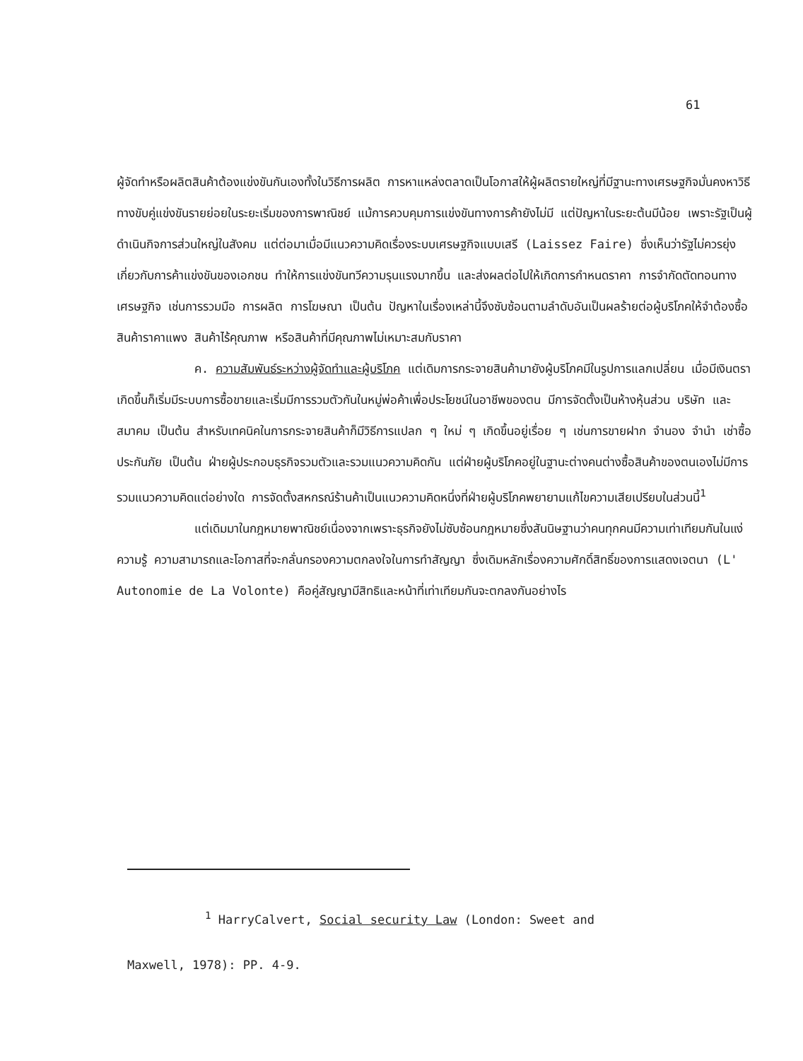61
ผู้จัดทำหรือผลิตสินค้าต้องแข่งขันกันเองทั้งในวิธีการผลิต การหาแหล่งตลาดเป็นโอกาสให้ผู้ผลิตรายใหญ่ที่มีฐานะทางเศรษฐกิจมั่นคงหาวิธีทางขับคู่แข่งขันรายย่อยในระยะเริ่มของการพาณิชย์ แม้การควบคุมการแข่งขันทางการค้ายังไม่มี แต่ปัญหาในระยะต้นมีน้อย เพราะรัฐเป็นผู้ดำเนินกิจการส่วนใหญ่ในสังคม แต่ต่อมาเมื่อมีแนวความคิดเรื่องระบบเศรษฐกิจแบบเสรี (Laissez Faire) ซึ่งเห็นว่ารัฐไม่ควรยุ่งเกี่ยวกับการค้าแข่งขันของเอกชน ทำให้การแข่งขันทวีความรุนแรงมากขึ้น และส่งผลต่อไปให้เกิดการกำหนดราคา การจำกัดตัดทอนทางเศรษฐกิจ เช่นการรวมมือ การผลิต การโฆษณา เป็นต้น ปัญหาในเรื่องเหล่านี้จึงซับซ้อนตามลำดับอันเป็นผลร้ายต่อผู้บริโภคให้จำต้องซื้อสินค้าราคาแพง สินค้าไร้คุณภาพ หรือสินค้าที่มีคุณภาพไม่เหมาะสมกับราคา
ค. ความสัมพันธ์ระหว่างผู้จัดทำและผู้บริโภค แต่เดิมการกระจายสินค้ามายังผู้บริโภคมีในรูปการแลกเปลี่ยน เมื่อมีเงินตราเกิดขึ้นก็เริ่มมีระบบการซื้อขายและเริ่มมีการรวมตัวกันในหมู่พ่อค้าเพื่อประโยชน์ในอาชีพของตน มีการจัดตั้งเป็นห้างหุ้นส่วน บริษัท และสมาคม เป็นต้น สำหรับเทคนิคในการกระจายสินค้าก็มีวิธีการแปลก ๆ ใหม่ ๆ เกิดขึ้นอยู่เรื่อย ๆ เช่นการขายฝาก จำนอง จำนำ เช่าซื้อ ประกันภัย เป็นต้น ฝ่ายผู้ประกอบธุรกิจรวมตัวและรวมแนวความคิดกัน แต่ฝ่ายผู้บริโภคอยู่ในฐานะต่างคนต่างซื้อสินค้าของตนเองไม่มีการรวมแนวความคิดแต่อย่างใด การจัดตั้งสหกรณ์ร้านค้าเป็นแนวความคิดหนึ่งที่ฝ่ายผู้บริโภคพยายามแก้ไขความเสียเปรียบในส่วนนี้<sup>1</sup>
แต่เดิมมาในกฎหมายพาณิชย์เนื่องจากเพราะธุรกิจยังไม่ซับซ้อนกฎหมายซึ่งสันนิษฐานว่าคนทุกคนมีความเท่าเทียมกันในแง่ความรู้ ความสามารถและโอกาสที่จะกลั่นกรองความตกลงใจในการทำสัญญา ซึ่งเดิมหลักเรื่องความศักดิ์สิทธิ์ของการแสดงเจตนา (L' Autonomie de La Volonte) คือคู่สัญญามีสิทธิและหน้าที่เท่าเทียมกันจะตกลงกันอย่างไร
<sup>1</sup> HarryCalvert, Social security Law (London: Sweet and
Maxwell, 1978): PP. 4-9.